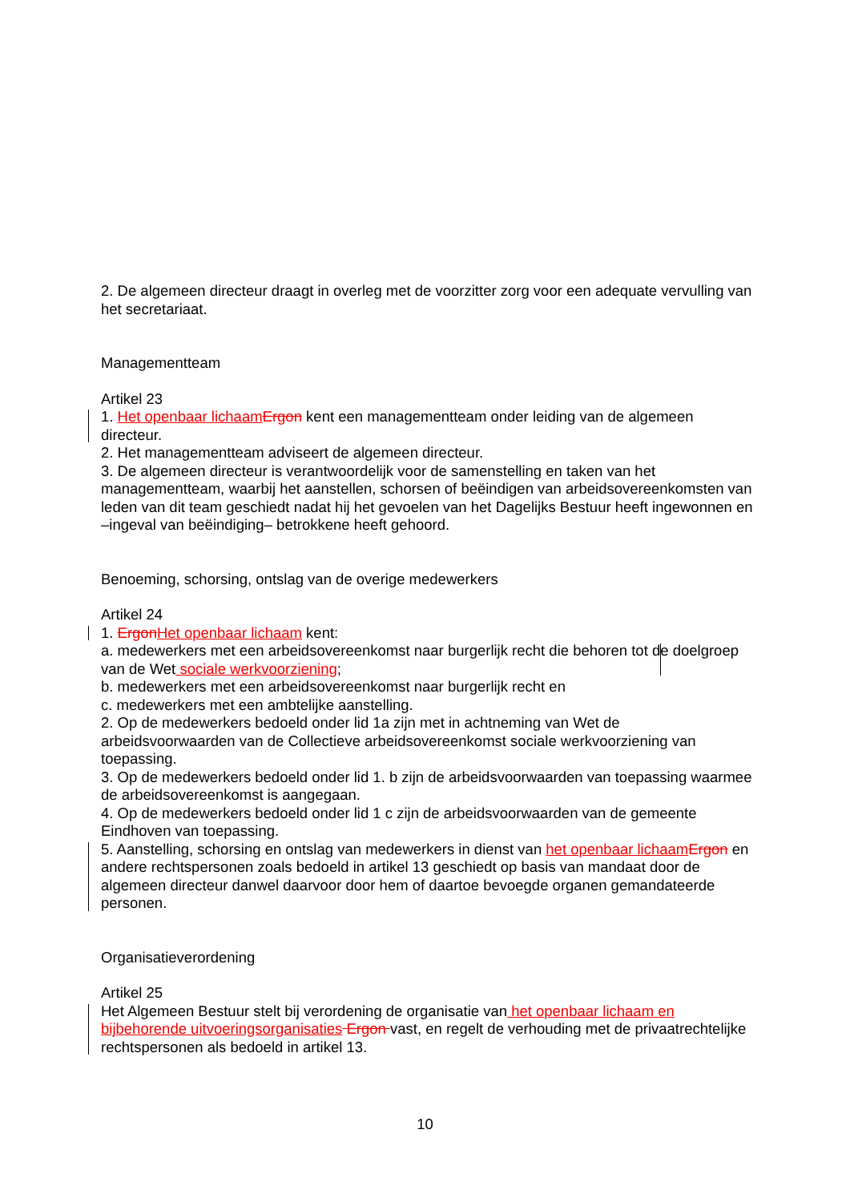2. De algemeen directeur draagt in overleg met de voorzitter zorg voor een adequate vervulling van het secretariaat.
Managementteam
Artikel 23
1. Het openbaar lichaam Ergon kent een managementteam onder leiding van de algemeen directeur.
2. Het managementteam adviseert de algemeen directeur.
3. De algemeen directeur is verantwoordelijk voor de samenstelling en taken van het managementteam, waarbij het aanstellen, schorsen of beëindigen van arbeidsovereenkomsten van leden van dit team geschiedt nadat hij het gevoelen van het Dagelijks Bestuur heeft ingewonnen en –ingeval van beëindiging– betrokkene heeft gehoord.
Benoeming, schorsing, ontslag van de overige medewerkers
Artikel 24
1. Ergon Het openbaar lichaam kent:
a. medewerkers met een arbeidsovereenkomst naar burgerlijk recht die behoren tot de doelgroep van de Wet sociale werkvoorziening;
b. medewerkers met een arbeidsovereenkomst naar burgerlijk recht en
c. medewerkers met een ambtelijke aanstelling.
2. Op de medewerkers bedoeld onder lid 1a zijn met in achtneming van Wet de arbeidsvoorwaarden van de Collectieve arbeidsovereenkomst sociale werkvoorziening van toepassing.
3. Op de medewerkers bedoeld onder lid 1. b zijn de arbeidsvoorwaarden van toepassing waarmee de arbeidsovereenkomst is aangegaan.
4. Op de medewerkers bedoeld onder lid 1 c zijn de arbeidsvoorwaarden van de gemeente Eindhoven van toepassing.
5. Aanstelling, schorsing en ontslag van medewerkers in dienst van het openbaar lichaam Ergon en andere rechtspersonen zoals bedoeld in artikel 13 geschiedt op basis van mandaat door de algemeen directeur danwel daarvoor door hem of daartoe bevoegde organen gemandateerde personen.
Organisatieverordening
Artikel 25
Het Algemeen Bestuur stelt bij verordening de organisatie van het openbaar lichaam en bijbehorende uitvoeringsorganisaties Ergon vast, en regelt de verhouding met de privaatrechtelijke rechtspersonen als bedoeld in artikel 13.
10